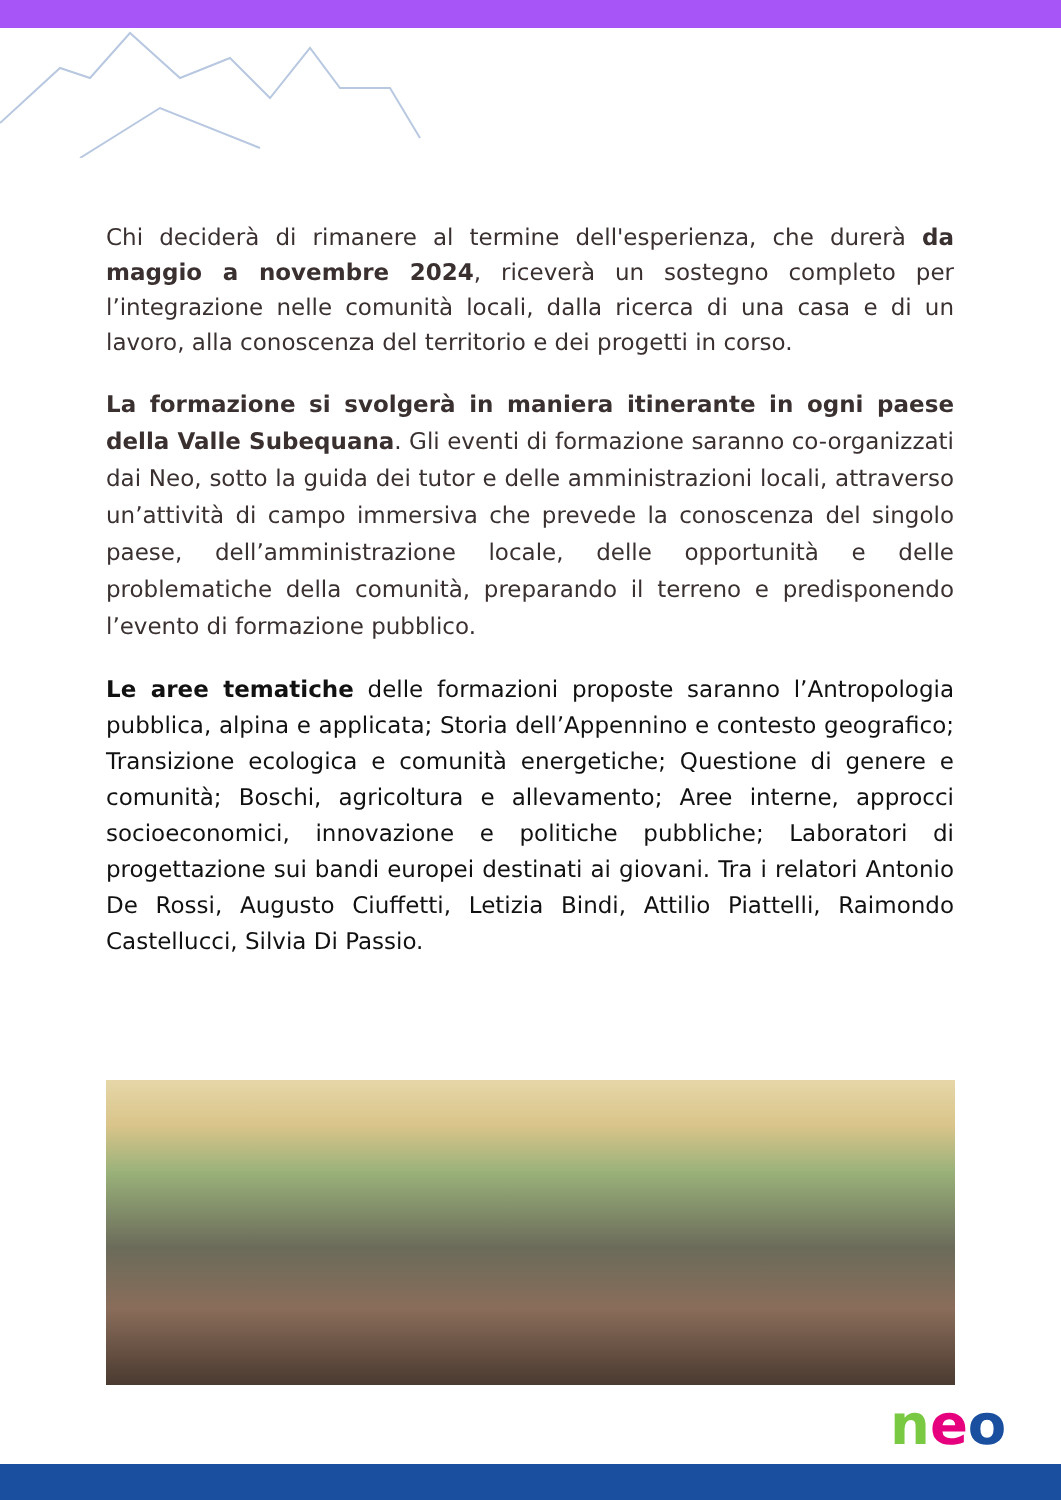Chi deciderà di rimanere al termine dell'esperienza, che durerà da maggio a novembre 2024, riceverà un sostegno completo per l’integrazione nelle comunità locali, dalla ricerca di una casa e di un lavoro, alla conoscenza del territorio e dei progetti in corso.
La formazione si svolgerà in maniera itinerante in ogni paese della Valle Subequana. Gli eventi di formazione saranno co-organizzati dai Neo, sotto la guida dei tutor e delle amministrazioni locali, attraverso un’attività di campo immersiva che prevede la conoscenza del singolo paese, dell’amministrazione locale, delle opportunità e delle problematiche della comunità, preparando il terreno e predisponendo l’evento di formazione pubblico.
Le aree tematiche delle formazioni proposte saranno l’Antropologia pubblica, alpina e applicata; Storia dell’Appennino e contesto geografico; Transizione ecologica e comunità energetiche; Questione di genere e comunità; Boschi, agricoltura e allevamento; Aree interne, approcci socioeconomici, innovazione e politiche pubbliche; Laboratori di progettazione sui bandi europei destinati ai giovani. Tra i relatori Antonio De Rossi, Augusto Ciuffetti, Letizia Bindi, Attilio Piattelli, Raimondo Castellucci, Silvia Di Passio.
neo